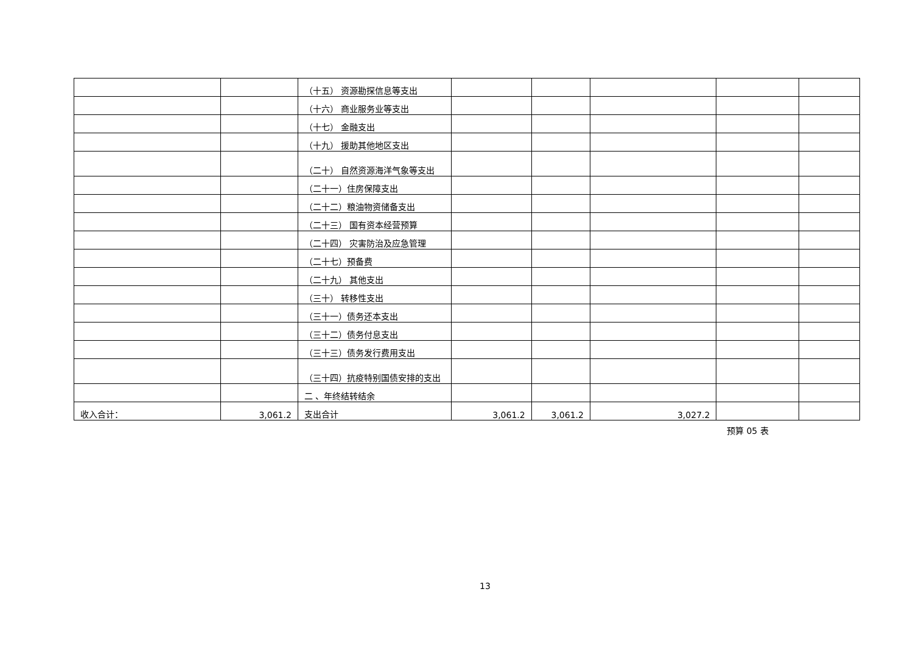| | | （十五） 资源勘探信息等支出 | | | | | |
| | | （十六） 商业服务业等支出 | | | | | |
| | | （十七） 金融支出 | | | | | |
| | | （十九） 援助其他地区支出 | | | | | |
| | | （二十） 自然资源海洋气象等支出 | | | | | |
| | | （二十一）住房保障支出 | | | | | |
| | | （二十二）粮油物资储备支出 | | | | | |
| | | （二十三） 国有资本经营预算 | | | | | |
| | | （二十四） 灾害防治及应急管理 | | | | | |
| | | （二十七）预备费 | | | | | |
| | | （二十九） 其他支出 | | | | | |
| | | （三十） 转移性支出 | | | | | |
| | | （三十一）债务还本支出 | | | | | |
| | | （三十二）债务付息支出 | | | | | |
| | | （三十三）债务发行费用支出 | | | | | |
| | | （三十四）抗疫特别国债安排的支出 | | | | | |
| | | 二 、年终结转结余 | | | | | |
| 收入合计： | 3,061.2 | 支出合计 | 3,061.2 | 3,061.2 | 3,027.2 | | |
预算 05 表
13